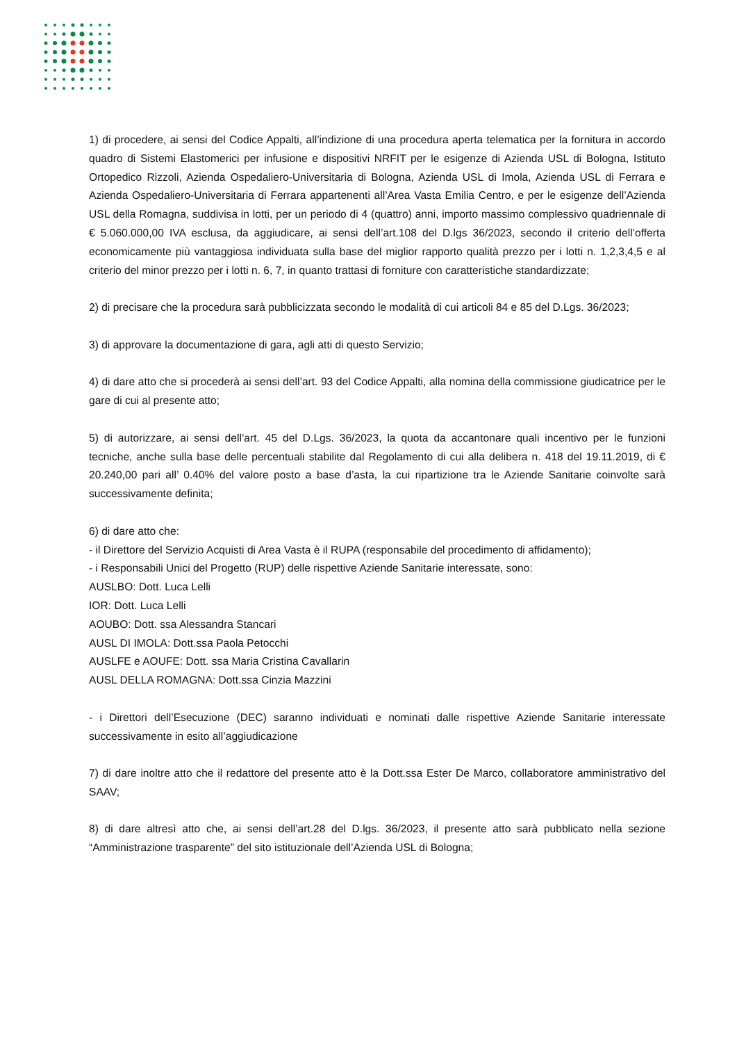1) di procedere, ai sensi del Codice Appalti, all’indizione di una procedura aperta telematica per la fornitura in accordo quadro di Sistemi Elastomerici per infusione e dispositivi NRFIT per le esigenze di Azienda USL di Bologna, Istituto Ortopedico Rizzoli, Azienda Ospedaliero-Universitaria di Bologna, Azienda USL di Imola, Azienda USL di Ferrara e Azienda Ospedaliero-Universitaria di Ferrara appartenenti all’Area Vasta Emilia Centro, e per le esigenze dell’Azienda USL della Romagna, suddivisa in lotti, per un periodo di 4 (quattro) anni, importo massimo complessivo quadriennale di € 5.060.000,00 IVA esclusa, da aggiudicare, ai sensi dell’art.108 del D.lgs 36/2023, secondo il criterio dell’offerta economicamente più vantaggiosa individuata sulla base del miglior rapporto qualità prezzo per i lotti n. 1,2,3,4,5 e al criterio del minor prezzo per i lotti n. 6, 7, in quanto trattasi di forniture con caratteristiche standardizzate;
2) di precisare che la procedura sarà pubblicizzata secondo le modalità di cui articoli 84 e 85 del D.Lgs. 36/2023;
3) di approvare la documentazione di gara, agli atti di questo Servizio;
4) di dare atto che si procederà ai sensi dell’art. 93 del Codice Appalti, alla nomina della commissione giudicatrice per le gare di cui al presente atto;
5) di autorizzare, ai sensi dell’art. 45 del D.Lgs. 36/2023, la quota da accantonare quali incentivo per le funzioni tecniche, anche sulla base delle percentuali stabilite dal Regolamento di cui alla delibera n. 418 del 19.11.2019, di € 20.240,00 pari all’ 0.40% del valore posto a base d’asta, la cui ripartizione tra le Aziende Sanitarie coinvolte sarà successivamente definita;
6) di dare atto che:
- il Direttore del Servizio Acquisti di Area Vasta è il RUPA (responsabile del procedimento di affidamento);
- i Responsabili Unici del Progetto (RUP) delle rispettive Aziende Sanitarie interessate, sono:
AUSLBO: Dott. Luca Lelli
IOR: Dott. Luca Lelli
AOUBO: Dott. ssa Alessandra Stancari
AUSL DI IMOLA: Dott.ssa Paola Petocchi
AUSLFE e AOUFE: Dott. ssa Maria Cristina Cavallarin
AUSL DELLA ROMAGNA: Dott.ssa Cinzia Mazzini
- i Direttori dell’Esecuzione (DEC) saranno individuati e nominati dalle rispettive Aziende Sanitarie interessate successivamente in esito all’aggiudicazione
7) di dare inoltre atto che il redattore del presente atto è la Dott.ssa Ester De Marco, collaboratore amministrativo del SAAV;
8) di dare altresì atto che, ai sensi dell’art.28 del D.lgs. 36/2023, il presente atto sarà pubblicato nella sezione “Amministrazione trasparente” del sito istituzionale dell’Azienda USL di Bologna;